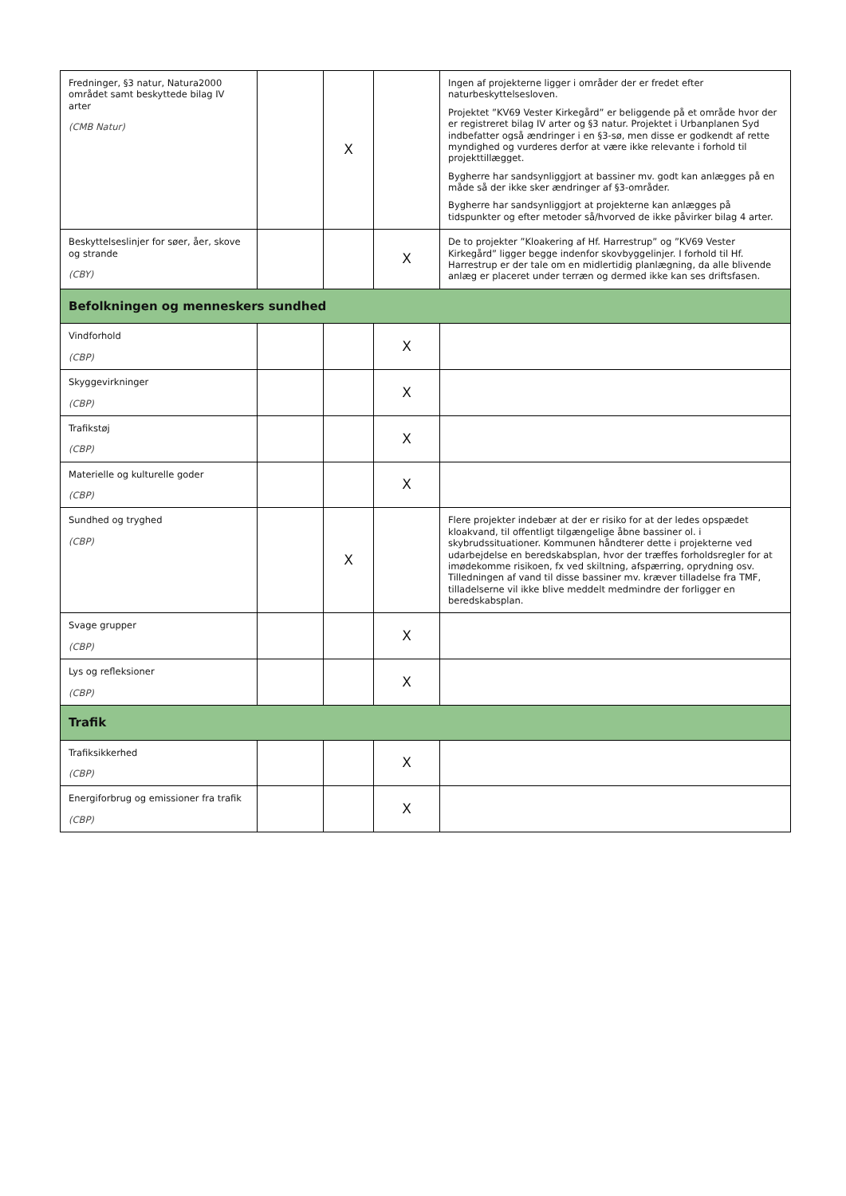| Fredninger, §3 natur, Natura2000 området samt beskyttede bilag IV arter (CMB Natur) | | X | | Ingen af projekterne ligger i områder der er fredet efter naturbeskyttelsesloven. Projektet ”KV69 Vester Kirkegård” er beliggende på et område hvor der er registreret bilag IV arter og §3 natur. Projektet i Urbanplanen Syd indbefatter også ændringer i en §3-sø, men disse er godkendt af rette myndighed og vurderes derfor at være ikke relevante i forhold til projekttillægget. Bygherre har sandsynliggjort at bassiner mv. godt kan anlægges på en måde så der ikke sker ændringer af §3-områder. Bygherre har sandsynliggjort at projekterne kan anlægges på tidspunkter og efter metoder så/hvorved de ikke påvirker bilag 4 arter. |
| Beskyttelseslinjer for søer, åer, skove og strande (CBY) | | | X | De to projekter ”Kloakering af Hf. Harrestrup” og ”KV69 Vester Kirkegård” ligger begge indenfor skovbyggelinjer. I forhold til Hf. Harrestrup er der tale om en midlertidig planlægning, da alle blivende anlæg er placeret under terræn og dermed ikke kan ses driftsfasen. |
| Befolkningen og menneskers sundhed | | | | |
| Vindforhold (CBP) | | | X | |
| Skyggevirkninger (CBP) | | | X | |
| Trafikstøj (CBP) | | | X | |
| Materielle og kulturelle goder (CBP) | | | X | |
| Sundhed og tryghed (CBP) | | X | | Flere projekter indebær at der er risiko for at der ledes opspædet kloakvand, til offentligt tilgængelige åbne bassiner ol. i skybrudssituationer. Kommunen håndterer dette i projekterne ved udarbejdelse en beredskabsplan, hvor der træffes forholdsregler for at imødekomme risikoen, fx ved skiltning, afspærring, oprydning osv. Tilledningen af vand til disse bassiner mv. kræver tilladelse fra TMF, tilladelserne vil ikke blive meddelt medmindre der forligger en beredskabsplan. |
| Svage grupper (CBP) | | | X | |
| Lys og refleksioner (CBP) | | | X | |
| Trafik | | | | |
| Trafiksikkerhed (CBP) | | | X | |
| Energiforbrug og emissioner fra trafik (CBP) | | | X | |